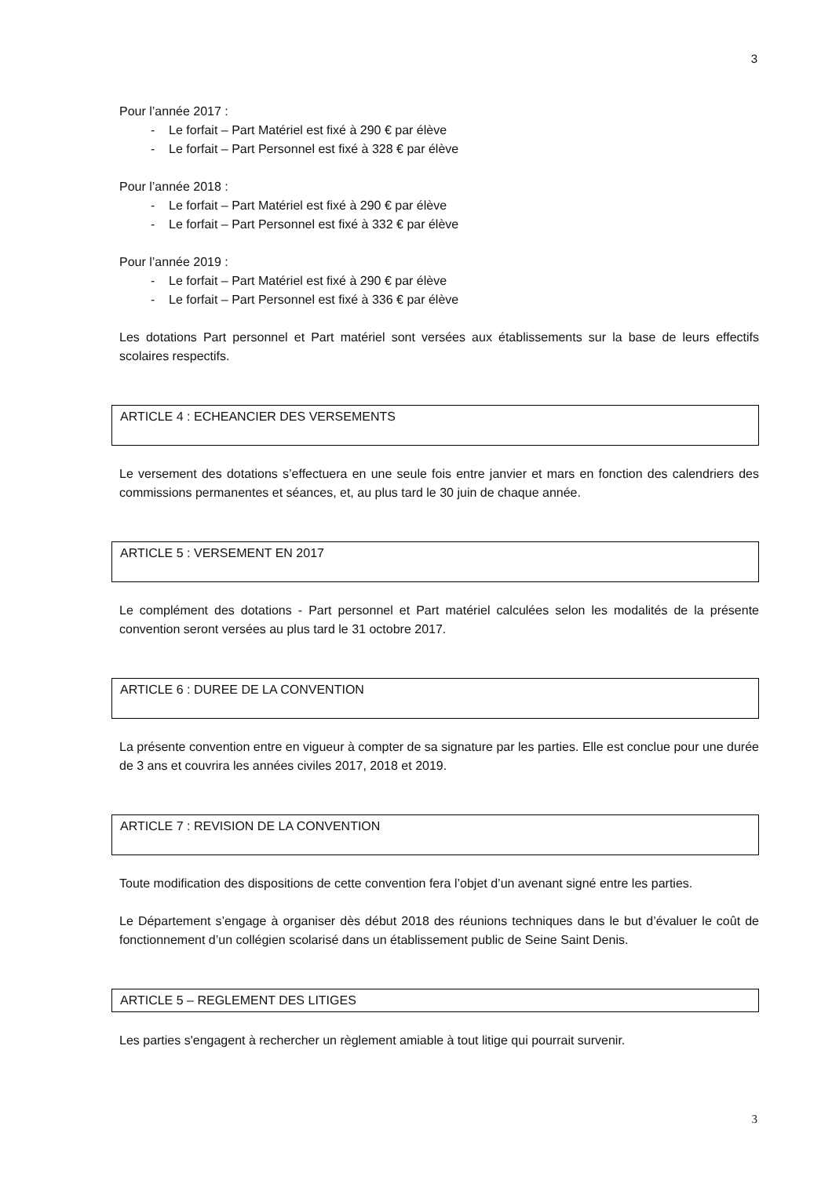3
Pour l’année 2017 :
- Le forfait – Part Matériel est fixé à 290 € par élève
- Le forfait – Part Personnel est fixé à 328 € par élève
Pour l’année 2018 :
- Le forfait – Part Matériel est fixé à 290 € par élève
- Le forfait – Part Personnel est fixé à 332 € par élève
Pour l’année 2019 :
- Le forfait – Part Matériel est fixé à 290 € par élève
- Le forfait – Part Personnel est fixé à 336 € par élève
Les dotations Part personnel et Part matériel sont versées aux établissements sur la base de leurs effectifs scolaires respectifs.
ARTICLE 4 : ECHEANCIER DES VERSEMENTS
Le versement des dotations s’effectuera en une seule fois entre janvier et mars en fonction des calendriers des commissions permanentes et séances, et, au plus tard le 30 juin de chaque année.
ARTICLE 5 : VERSEMENT EN 2017
Le complément des dotations - Part personnel et Part matériel calculées selon les modalités de la présente convention seront versées au plus tard le 31 octobre 2017.
ARTICLE 6 : DUREE DE LA CONVENTION
La présente convention entre en vigueur à compter de sa signature par les parties. Elle est conclue pour une durée de 3 ans et couvrira les années civiles 2017, 2018 et 2019.
ARTICLE 7 : REVISION DE LA CONVENTION
Toute modification des dispositions de cette convention fera l’objet d’un avenant signé entre les parties.
Le Département s’engage à organiser dès début 2018 des réunions techniques dans le but d’évaluer le coût de fonctionnement d’un collégien scolarisé dans un établissement public de Seine Saint Denis.
ARTICLE 5 – REGLEMENT DES LITIGES
Les parties s'engagent à rechercher un règlement amiable à tout litige qui pourrait survenir.
3